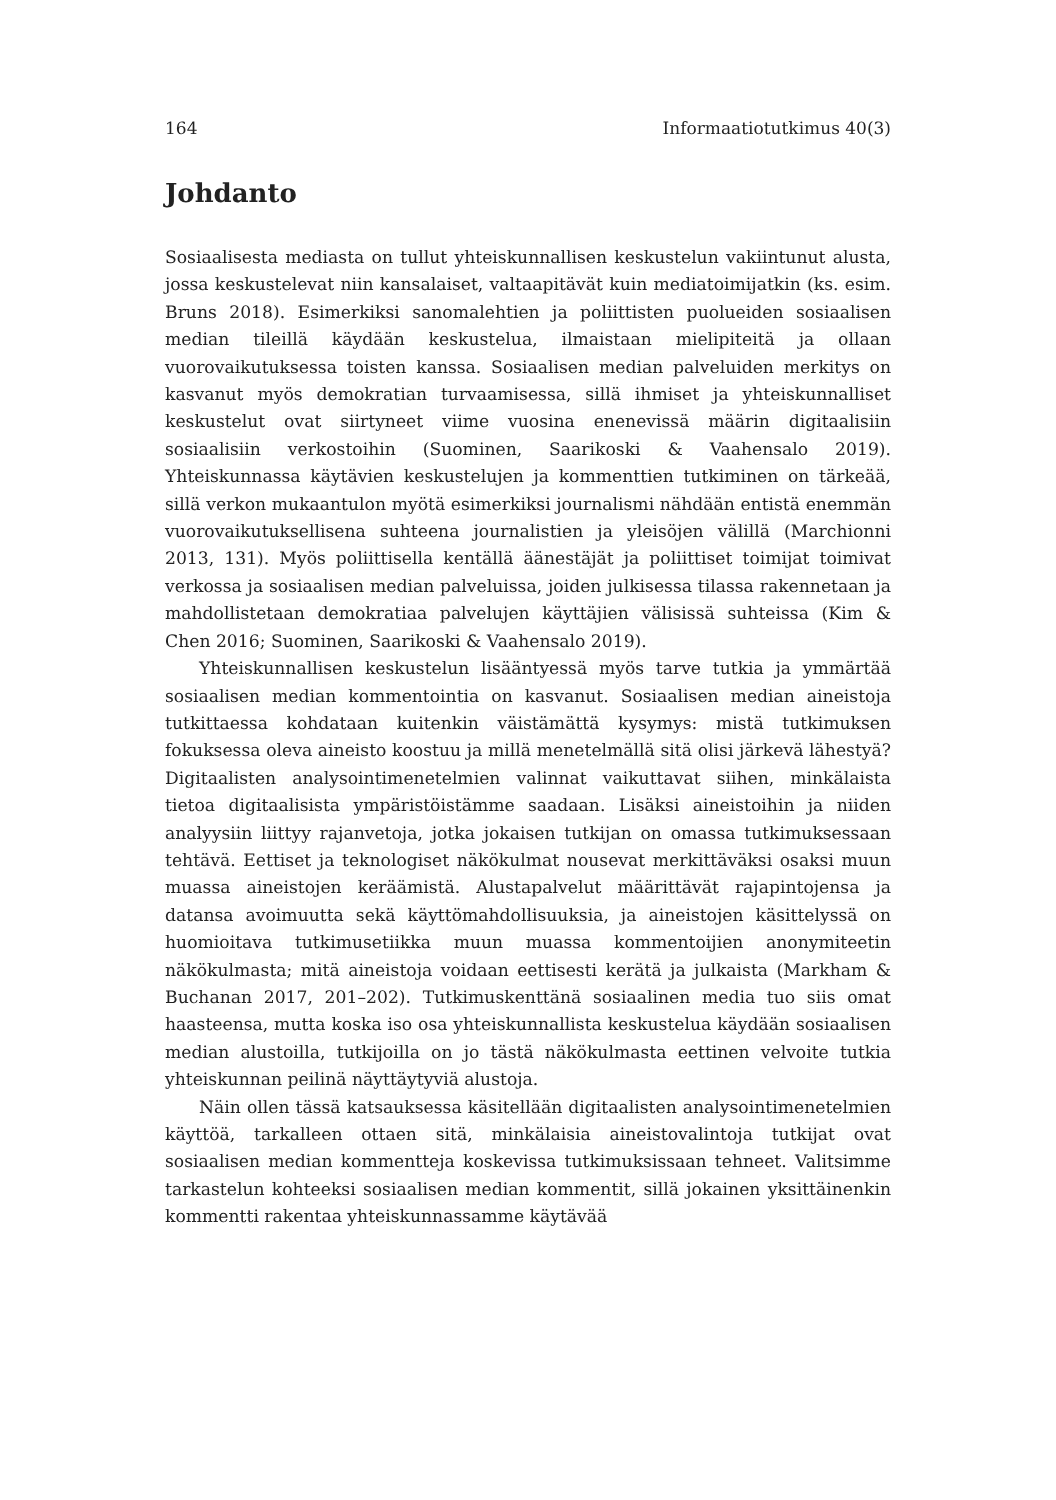164 Informaatiotutkimus 40(3)
Johdanto
Sosiaalisesta mediasta on tullut yhteiskunnallisen keskustelun vakiintunut alusta, jossa keskustelevat niin kansalaiset, valtaapitävät kuin mediatoimijatkin (ks. esim. Bruns 2018). Esimerkiksi sanomalehtien ja poliittisten puolueiden sosiaalisen median tileillä käydään keskustelua, ilmaistaan mielipiteitä ja ollaan vuorovaikutuksessa toisten kanssa. Sosiaalisen median palveluiden merkitys on kasvanut myös demokratian turvaamisessa, sillä ihmiset ja yhteiskunnalliset keskustelut ovat siirtyneet viime vuosina enenevissä määrin digitaalisiin sosiaalisiin verkostoihin (Suominen, Saarikoski & Vaahensalo 2019). Yhteiskunnassa käytävien keskustelujen ja kommenttien tutkiminen on tärkeää, sillä verkon mukaantulon myötä esimerkiksi journalismi nähdään entistä enemmän vuorovaikutuksellisena suhteena journalistien ja yleisöjen välillä (Marchionni 2013, 131). Myös poliittisella kentällä äänestäjät ja poliittiset toimijat toimivat verkossa ja sosiaalisen median palveluissa, joiden julkisessa tilassa rakennetaan ja mahdollistetaan demokratiaa palvelujen käyttäjien välisissä suhteissa (Kim & Chen 2016; Suominen, Saarikoski & Vaahensalo 2019).
Yhteiskunnallisen keskustelun lisääntyessä myös tarve tutkia ja ymmärtää sosiaalisen median kommentointia on kasvanut. Sosiaalisen median aineistoja tutkittaessa kohdataan kuitenkin väistämättä kysymys: mistä tutkimuksen fokuksessa oleva aineisto koostuu ja millä menetelmällä sitä olisi järkevä lähestyä? Digitaalisten analysointimenetelmien valinnat vaikuttavat siihen, minkälaista tietoa digitaalisista ympäristöistämme saadaan. Lisäksi aineistoihin ja niiden analyysiin liittyy rajanvetoja, jotka jokaisen tutkijan on omassa tutkimuksessaan tehtävä. Eettiset ja teknologiset näkökulmat nousevat merkittäväksi osaksi muun muassa aineistojen keräämistä. Alustapalvelut määrittävät rajapintojensa ja datansa avoimuutta sekä käyttömahdollisuuksia, ja aineistojen käsittelyssä on huomioitava tutkimusetiikka muun muassa kommentoijien anonymiteetin näkökulmasta; mitä aineistoja voidaan eettisesti kerätä ja julkaista (Markham & Buchanan 2017, 201–202). Tutkimuskenttänä sosiaalinen media tuo siis omat haasteensa, mutta koska iso osa yhteiskunnallista keskustelua käydään sosiaalisen median alustoilla, tutkijoilla on jo tästä näkökulmasta eettinen velvoite tutkia yhteiskunnan peilinä näyttäytyviä alustoja.
Näin ollen tässä katsauksessa käsitellään digitaalisten analysointimenetelmien käyttöä, tarkalleen ottaen sitä, minkälaisia aineistovalintoja tutkijat ovat sosiaalisen median kommentteja koskevissa tutkimuksissaan tehneet. Valitsimme tarkastelun kohteeksi sosiaalisen median kommentit, sillä jokainen yksittäinenkin kommentti rakentaa yhteiskunnassamme käytävää